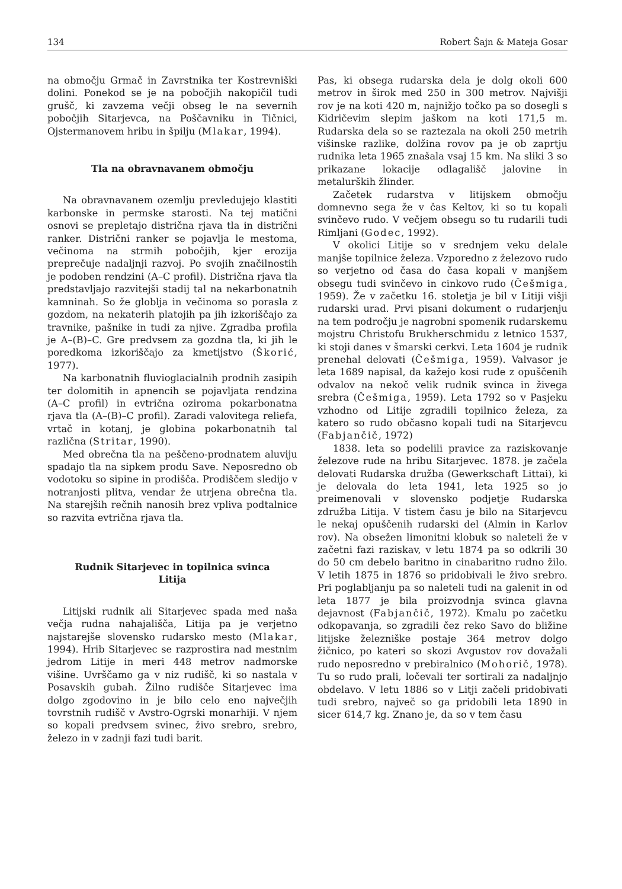134 Robert Šajn & Mateja Gosar
na območju Grmač in Zavrstnika ter Kostrevniški dolini. Ponekod se je na pobočjih nakopičil tudi grušč, ki zavzema večji obseg le na severnih pobočjih Sitarjevca, na Poščavniku in Tičnici, Ojstermanovem hribu in špilju (Mlakar, 1994).
Tla na obravnavanem območju
Na obravnavanem ozemlju prevledujejo klastiti karbonske in permske starosti. Na tej matični osnovi se prepletajo distrična rjava tla in distrični ranker. Distrični ranker se pojavlja le mestoma, večinoma na strmih pobočjih, kjer erozija preprečuje nadaljnji razvoj. Po svojih značilnostih je podoben rendzini (A–C profil). Distrična rjava tla predstavljajo razvitejši stadij tal na nekarbonatnih kamninah. So že globlja in večinoma so porasla z gozdom, na nekaterih platojih pa jih izkoriščajo za travnike, pašnike in tudi za njive. Zgradba profila je A–(B)–C. Gre predvsem za gozdna tla, ki jih le poredkoma izkoriščajo za kmetijstvo (Škorić, 1977).
Na karbonatnih fluvioglacialnih prodnih zasipih ter dolomitih in apnencih se pojavljata rendzina (A–C profil) in evtrična oziroma pokarbonatna rjava tla (A–(B)–C profil). Zaradi valovitega reliefa, vrtač in kotanj, je globina pokarbonatnih tal različna (Stritar, 1990).
Med obrečna tla na peščeno-prodnatem aluviju spadajo tla na sipkem produ Save. Neposredno ob vodotoku so sipine in prodišča. Prodiščem sledijo v notranjosti plitva, vendar že utrjena obrečna tla. Na starejših rečnih nanosih brez vpliva podtalnice so razvita evtrična rjava tla.
Rudnik Sitarjevec in topilnica svinca
Litija
Litijski rudnik ali Sitarjevec spada med naša večja rudna nahajališča, Litija pa je verjetno najstarejše slovensko rudarsko mesto (Mlakar, 1994). Hrib Sitarjevec se razprostira nad mestnim jedrom Litije in meri 448 metrov nadmorske višine. Uvrščamo ga v niz rudišč, ki so nastala v Posavskih gubah. Žilno rudišče Sitarjevec ima dolgo zgodovino in je bilo celo eno največjih tovrstnih rudišč v Avstro-Ogrski monarhiji. V njem so kopali predvsem svinec, živo srebro, srebro, železo in v zadnji fazi tudi barit.
Pas, ki obsega rudarska dela je dolg okoli 600 metrov in širok med 250 in 300 metrov. Najvišji rov je na koti 420 m, najnižjo točko pa so dosegli s Kidričevim slepim jaškom na koti 171,5 m. Rudarska dela so se raztezala na okoli 250 metrih višinske razlike, dolžina rovov pa je ob zaprtju rudnika leta 1965 znašala vsaj 15 km. Na sliki 3 so prikazane lokacije odlagališč jalovine in metalurških žlinder.
Začetek rudarstva v litijskem območju domnevno sega že v čas Keltov, ki so tu kopali svinčevo rudo. V večjem obsegu so tu rudarili tudi Rimljani (Godec, 1992).
V okolici Litije so v srednjem veku delale manjše topilnice železa. Vzporedno z železovo rudo so verjetno od časa do časa kopali v manjšem obsegu tudi svinčevo in cinkovo rudo (Češmiga, 1959). Že v začetku 16. stoletja je bil v Litiji višji rudarski urad. Prvi pisani dokument o rudarjenju na tem področju je nagrobni spomenik rudarskemu mojstru Christofu Brukherschmidu z letnico 1537, ki stoji danes v šmarski cerkvi. Leta 1604 je rudnik prenehal delovati (Češmiga, 1959). Valvasor je leta 1689 napisal, da kažejo kosi rude z opuščenih odvalov na nekoč velik rudnik svinca in živega srebra (Češmiga, 1959). Leta 1792 so v Pasjeku vzhodno od Litije zgradili topilnico železa, za katero so rudo občasno kopali tudi na Sitarjevcu (Fabjančič, 1972)
1838. leta so podelili pravice za raziskovanje železove rude na hribu Sitarjevec. 1878. je začela delovati Rudarska družba (Gewerkschaft Littai), ki je delovala do leta 1941, leta 1925 so jo preimenovali v slovensko podjetje Rudarska združba Litija. V tistem času je bilo na Sitarjevcu le nekaj opuščenih rudarski del (Almin in Karlov rov). Na obsežen limonitni klobuk so naleteli že v začetni fazi raziskav, v letu 1874 pa so odkrili 30 do 50 cm debelo baritno in cinabaritno rudno žilo. V letih 1875 in 1876 so pridobivali le živo srebro. Pri poglabljanju pa so naleteli tudi na galenit in od leta 1877 je bila proizvodnja svinca glavna dejavnost (Fabjančič, 1972). Kmalu po začetku odkopavanja, so zgradili čez reko Savo do bližine litijske železniške postaje 364 metrov dolgo žičnico, po kateri so skozi Avgustov rov dovažali rudo neposredno v prebiralnico (Mohorič, 1978). Tu so rudo prali, ločevali ter sortirali za nadaljnjo obdelavo. V letu 1886 so v Litji začeli pridobivati tudi srebro, največ so ga pridobili leta 1890 in sicer 614,7 kg. Znano je, da so v tem času